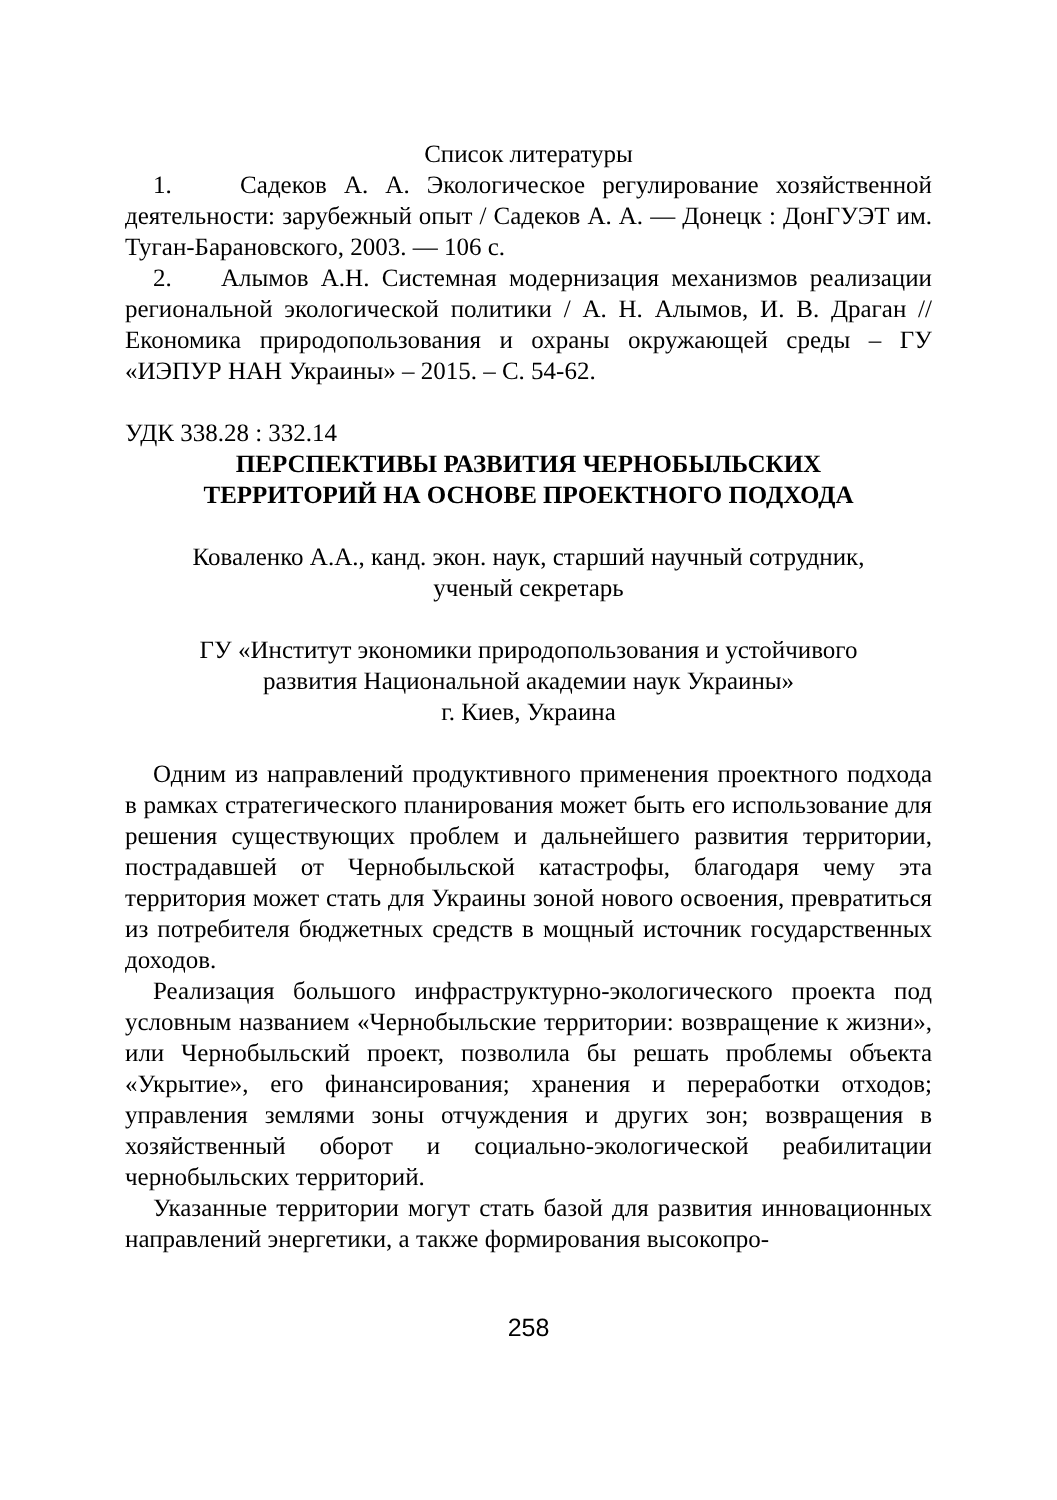Список литературы
1. Садеков А. А. Экологическое регулирование хозяйственной деятельности: зарубежный опыт / Садеков А. А. — Донецк : ДонГУЭТ им. Туган-Барановского, 2003. — 106 с.
2. Алымов А.Н. Системная модернизация механизмов реализации региональной экологической политики / А. Н. Алымов, И. В. Драган // Економика природопользования и охраны окружающей среды – ГУ «ИЭПУР НАН Украины» – 2015. – С. 54-62.
УДК 338.28 : 332.14
ПЕРСПЕКТИВЫ РАЗВИТИЯ ЧЕРНОБЫЛЬСКИХ
ТЕРРИТОРИЙ НА ОСНОВЕ ПРОЕКТНОГО ПОДХОДА
Коваленко А.А., канд. экон. наук, старший научный сотрудник,
ученый секретарь
ГУ «Институт экономики природопользования и устойчивого
развития Национальной академии наук Украины»
г. Киев, Украина
Одним из направлений продуктивного применения проектного подхода в рамках стратегического планирования может быть его использование для решения существующих проблем и дальнейшего развития территории, пострадавшей от Чернобыльской катастрофы, благодаря чему эта территория может стать для Украины зоной нового освоения, превратиться из потребителя бюджетных средств в мощный источник государственных доходов.
Реализация большого инфраструктурно-экологического проекта под условным названием «Чернобыльские территории: возвращение к жизни», или Чернобыльский проект, позволила бы решать проблемы объекта «Укрытие», его финансирования; хранения и переработки отходов; управления землями зоны отчуждения и других зон; возвращения в хозяйственный оборот и социально-экологической реабилитации чернобыльских территорий.
Указанные территории могут стать базой для развития инновационных направлений энергетики, а также формирования высокопро-
258